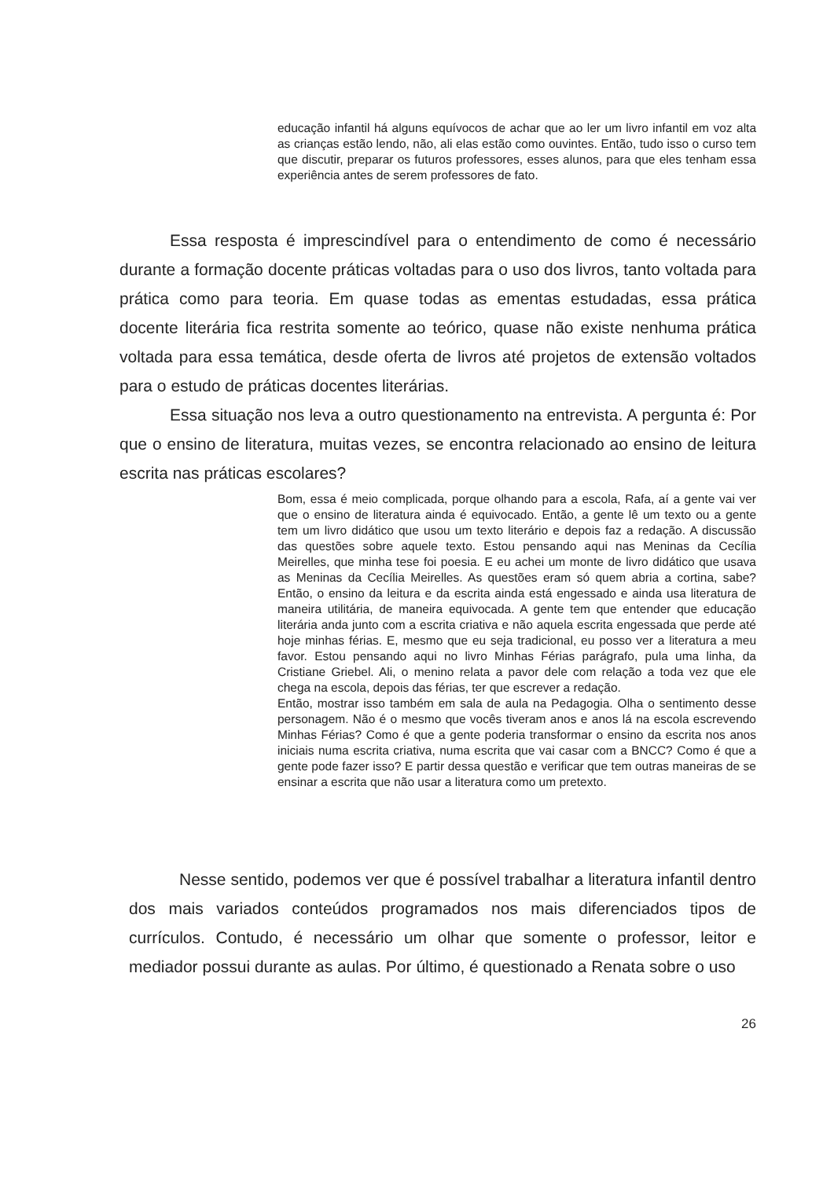educação infantil há alguns equívocos de achar que ao ler um livro infantil em voz alta as crianças estão lendo, não, ali elas estão como ouvintes. Então, tudo isso o curso tem que discutir, preparar os futuros professores, esses alunos, para que eles tenham essa experiência antes de serem professores de fato.
Essa resposta é imprescindível para o entendimento de como é necessário durante a formação docente práticas voltadas para o uso dos livros, tanto voltada para prática como para teoria. Em quase todas as ementas estudadas, essa prática docente literária fica restrita somente ao teórico, quase não existe nenhuma prática voltada para essa temática, desde oferta de livros até projetos de extensão voltados para o estudo de práticas docentes literárias.
Essa situação nos leva a outro questionamento na entrevista. A pergunta é: Por que o ensino de literatura, muitas vezes, se encontra relacionado ao ensino de leitura escrita nas práticas escolares?
Bom, essa é meio complicada, porque olhando para a escola, Rafa, aí a gente vai ver que o ensino de literatura ainda é equivocado. Então, a gente lê um texto ou a gente tem um livro didático que usou um texto literário e depois faz a redação. A discussão das questões sobre aquele texto. Estou pensando aqui nas Meninas da Cecília Meirelles, que minha tese foi poesia. E eu achei um monte de livro didático que usava as Meninas da Cecília Meirelles. As questões eram só quem abria a cortina, sabe? Então, o ensino da leitura e da escrita ainda está engessado e ainda usa literatura de maneira utilitária, de maneira equivocada. A gente tem que entender que educação literária anda junto com a escrita criativa e não aquela escrita engessada que perde até hoje minhas férias. E, mesmo que eu seja tradicional, eu posso ver a literatura a meu favor. Estou pensando aqui no livro Minhas Férias parágrafo, pula uma linha, da Cristiane Griebel. Ali, o menino relata a pavor dele com relação a toda vez que ele chega na escola, depois das férias, ter que escrever a redação.
Então, mostrar isso também em sala de aula na Pedagogia. Olha o sentimento desse personagem. Não é o mesmo que vocês tiveram anos e anos lá na escola escrevendo Minhas Férias? Como é que a gente poderia transformar o ensino da escrita nos anos iniciais numa escrita criativa, numa escrita que vai casar com a BNCC? Como é que a gente pode fazer isso? E partir dessa questão e verificar que tem outras maneiras de se ensinar a escrita que não usar a literatura como um pretexto.
Nesse sentido, podemos ver que é possível trabalhar a literatura infantil dentro dos mais variados conteúdos programados nos mais diferenciados tipos de currículos. Contudo, é necessário um olhar que somente o professor, leitor e mediador possui durante as aulas. Por último, é questionado a Renata sobre o uso
26